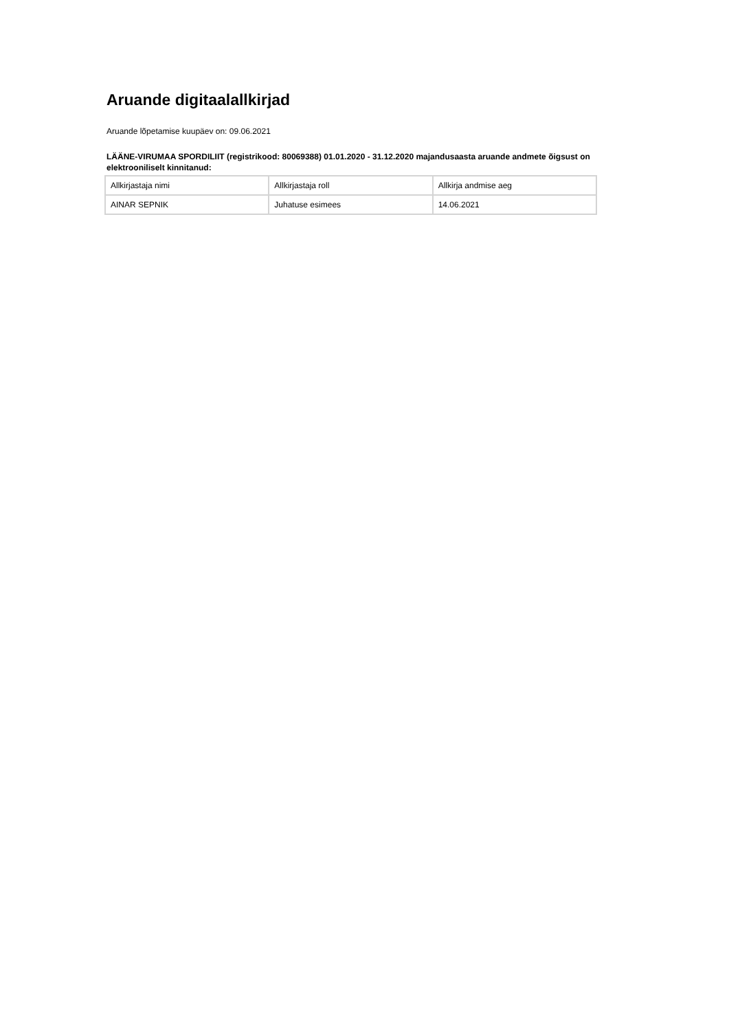Aruande digitaalallkirjad
Aruande lõpetamise kuupäev on: 09.06.2021
LÄÄNE-VIRUMAA SPORDILIIT (registrikood: 80069388) 01.01.2020 - 31.12.2020 majandusaasta aruande andmete õigsust on elektrooniliselt kinnitanud:
| Allkirjastaja nimi | Allkirjastaja roll | Allkirja andmise aeg |
| AINAR SEPNIK | Juhatuse esimees | 14.06.2021 |